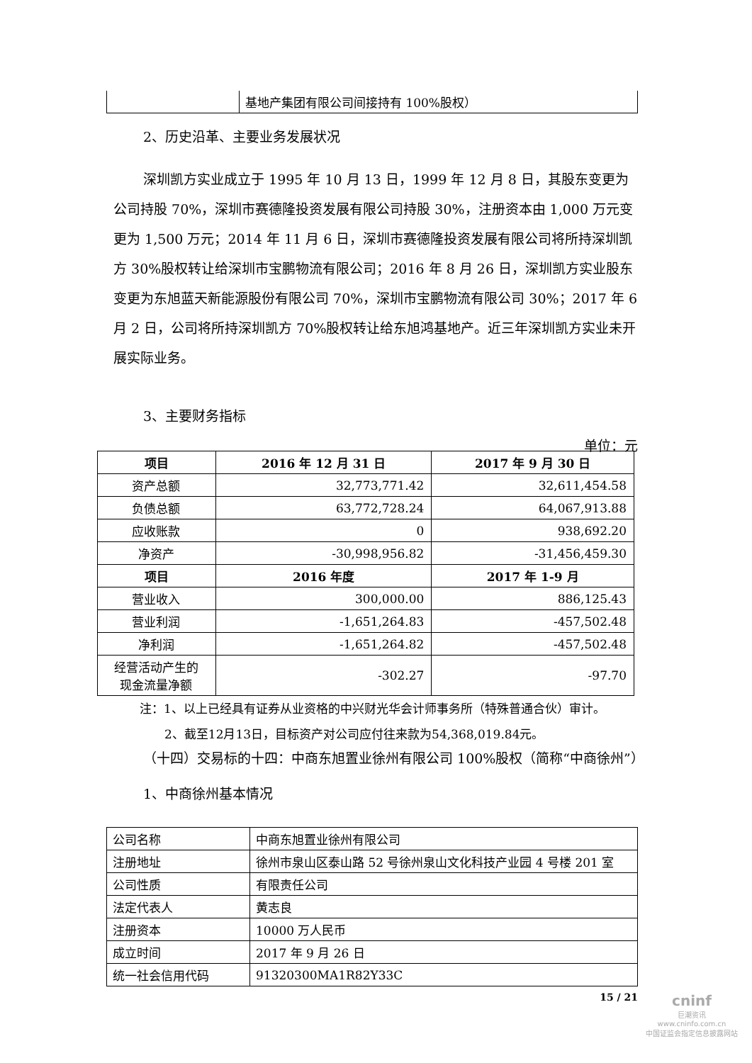| | 基地产集团有限公司间接持有 100%股权） |
2、历史沿革、主要业务发展状况
深圳凯方实业成立于 1995 年 10 月 13 日，1999 年 12 月 8 日，其股东变更为公司持股 70%，深圳市赛德隆投资发展有限公司持股 30%，注册资本由 1,000 万元变更为 1,500 万元；2014 年 11 月 6 日，深圳市赛德隆投资发展有限公司将所持深圳凯方 30%股权转让给深圳市宝鹏物流有限公司；2016 年 8 月 26 日，深圳凯方实业股东变更为东旭蓝天新能源股份有限公司 70%，深圳市宝鹏物流有限公司 30%；2017 年 6 月 2 日，公司将所持深圳凯方 70%股权转让给东旭鸿基地产。近三年深圳凯方实业未开展实际业务。
3、主要财务指标
单位：元
| 项目 | 2016 年 12 月 31 日 | 2017 年 9 月 30 日 |
| --- | --- | --- |
| 资产总额 | 32,773,771.42 | 32,611,454.58 |
| 负债总额 | 63,772,728.24 | 64,067,913.88 |
| 应收账款 | 0 | 938,692.20 |
| 净资产 | -30,998,956.82 | -31,456,459.30 |
| 项目 | 2016 年度 | 2017 年 1-9 月 |
| 营业收入 | 300,000.00 | 886,125.43 |
| 营业利润 | -1,651,264.83 | -457,502.48 |
| 净利润 | -1,651,264.82 | -457,502.48 |
| 经营活动产生的 现金流量净额 | -302.27 | -97.70 |
注：1、以上已经具有证券从业资格的中兴财光华会计师事务所（特殊普通合伙）审计。
2、截至12月13日，目标资产对公司应付往来款为54,368,019.84元。
（十四）交易标的十四：中商东旭置业徐州有限公司 100%股权（简称“中商徐州”）
1、中商徐州基本情况
| 公司名称 | 中商东旭置业徐州有限公司 |
| 注册地址 | 徐州市泉山区泰山路 52 号徐州泉山文化科技产业园 4 号楼 201 室 |
| 公司性质 | 有限责任公司 |
| 法定代表人 | 黄志良 |
| 注册资本 | 10000 万人民币 |
| 成立时间 | 2017 年 9 月 26 日 |
| 统一社会信用代码 | 91320300MA1R82Y33C |
15 / 21
cninf
巨潮资讯
www.cninfo.com.cn
中国证监会指定信息披露网站